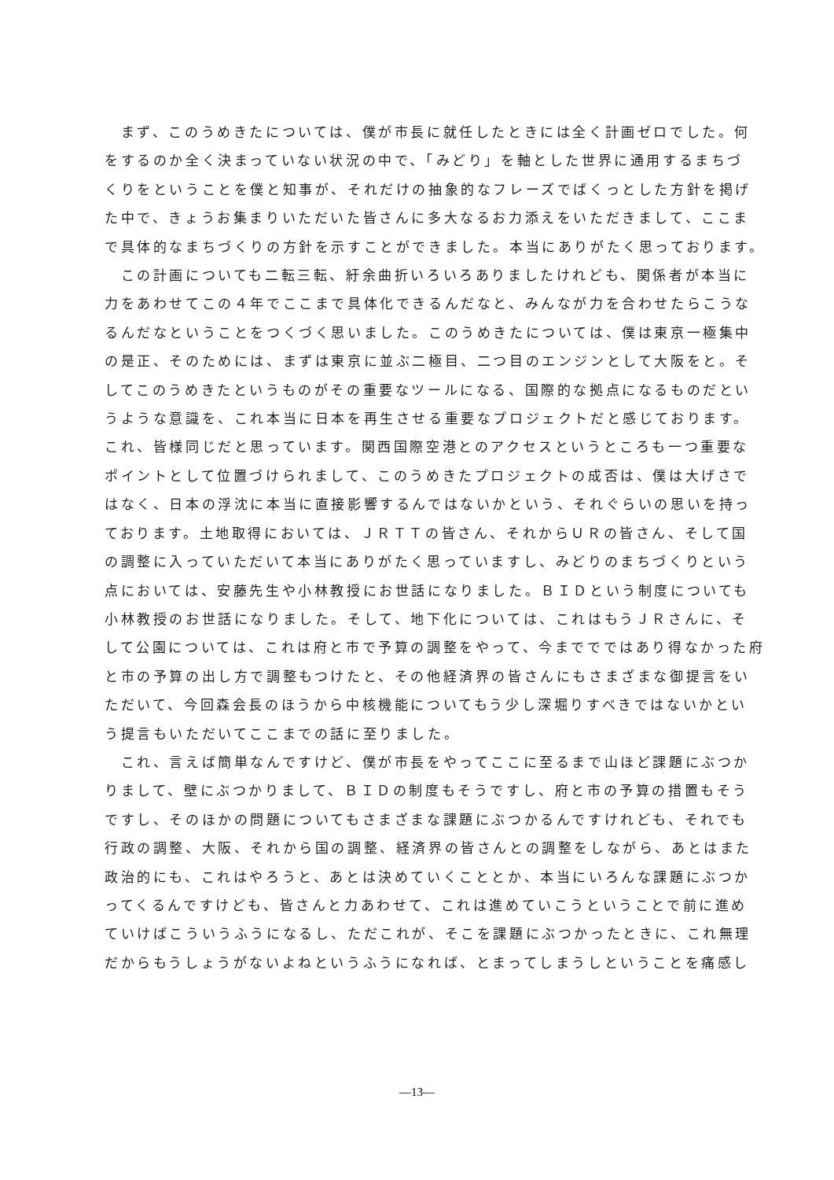まず、このうめきたについては、僕が市長に就任したときには全く計画ゼロでした。何
をするのか全く決まっていない状況の中で、「みどり」を軸とした世界に通用するまちづ
くりをということを僕と知事が、それだけの抽象的なフレーズでばくっとした方針を掲げ
た中で、きょうお集まりいただいた皆さんに多大なるお力添えをいただきまして、ここま
で具体的なまちづくりの方針を示すことができました。本当にありがたく思っております。
　この計画についても二転三転、紆余曲折いろいろありましたけれども、関係者が本当に
力をあわせてこの４年でここまで具体化できるんだなと、みんなが力を合わせたらこうな
るんだなということをつくづく思いました。このうめきたについては、僕は東京一極集中
の是正、そのためには、まずは東京に並ぶ二極目、二つ目のエンジンとして大阪をと。そ
してこのうめきたというものがその重要なツールになる、国際的な拠点になるものだとい
うような意識を、これ本当に日本を再生させる重要なプロジェクトだと感じております。
これ、皆様同じだと思っています。関西国際空港とのアクセスというところも一つ重要な
ポイントとして位置づけられまして、このうめきたプロジェクトの成否は、僕は大げさで
はなく、日本の浮沈に本当に直接影響するんではないかという、それぐらいの思いを持っ
ております。土地取得においては、ＪＲＴＴの皆さん、それからＵＲの皆さん、そして国
の調整に入っていただいて本当にありがたく思っていますし、みどりのまちづくりという
点においては、安藤先生や小林教授にお世話になりました。ＢＩＤという制度についても
小林教授のお世話になりました。そして、地下化については、これはもうＪＲさんに、そ
して公園については、これは府と市で予算の調整をやって、今まででではあり得なかった府
と市の予算の出し方で調整もつけたと、その他経済界の皆さんにもさまざまな御提言をい
ただいて、今回森会長のほうから中核機能についてもう少し深堀りすべきではないかとい
う提言もいただいてここまでの話に至りました。
　これ、言えば簡単なんですけど、僕が市長をやってここに至るまで山ほど課題にぶつか
りまして、壁にぶつかりまして、ＢＩＤの制度もそうですし、府と市の予算の措置もそう
ですし、そのほかの問題についてもさまざまな課題にぶつかるんですけれども、それでも
行政の調整、大阪、それから国の調整、経済界の皆さんとの調整をしながら、あとはまた
政治的にも、これはやろうと、あとは決めていくこととか、本当にいろんな課題にぶつか
ってくるんですけども、皆さんと力あわせて、これは進めていこうということで前に進め
ていけばこういうふうになるし、ただこれが、そこを課題にぶつかったときに、これ無理
だからもうしょうがないよねというふうになれば、とまってしまうしということを痛感し
―13―